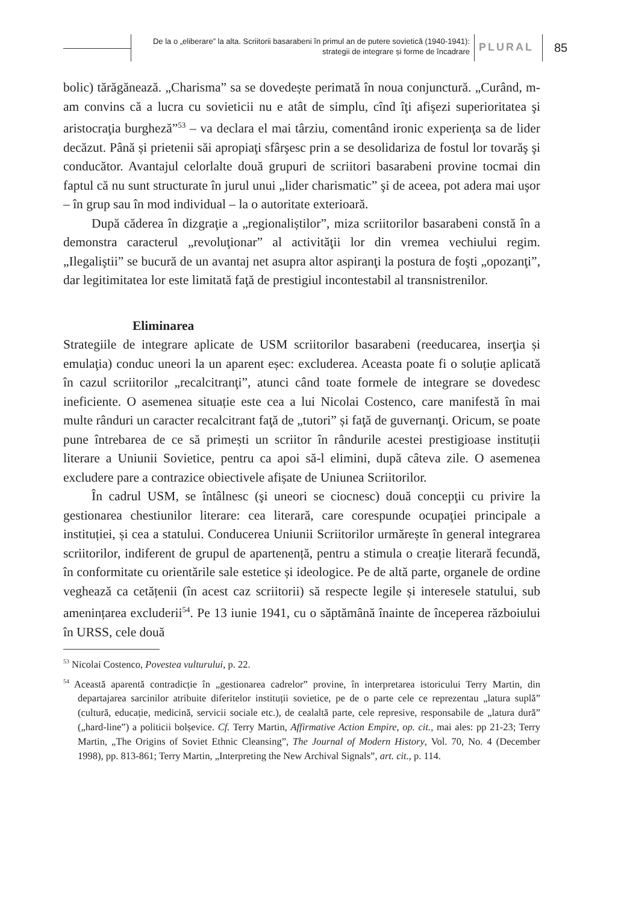De la o „eliberare” la alta. Scriitorii basarabeni în primul an de putere sovietică (1940-1941):
strategii de integrare și forme de încadrare
PLURAL 85
bolic) tărăgănează. „Charisma” sa se dovedește perimată în noua conjunctură. „Curând, m-am convins că a lucra cu sovieticii nu e atât de simplu, cînd îţi afişezi superioritatea şi aristocraţia burgheză”<sup>53</sup> – va declara el mai târziu, comentând ironic experienţa sa de lider decăzut. Până și prietenii săi apropiaţi sfârşesc prin a se desolidariza de fostul lor tovarăş şi conducător. Avantajul celorlalte două grupuri de scriitori basarabeni provine tocmai din faptul că nu sunt structurate în jurul unui „lider charismatic” şi de aceea, pot adera mai uşor – în grup sau în mod individual – la o autoritate exterioară.
După căderea în dizgraţie a „regionaliștilor”, miza scriitorilor basarabeni constă în a demonstra caracterul „revoluţionar” al activităţii lor din vremea vechiului regim. „Ilegaliştii” se bucură de un avantaj net asupra altor aspiranţi la postura de foşti „opozanţi”, dar legitimitatea lor este limitată faţă de prestigiul incontestabil al transnistrenilor.
Eliminarea
Strategiile de integrare aplicate de USM scriitorilor basarabeni (reeducarea, inserţia și emulaţia) conduc uneori la un aparent eșec: excluderea. Aceasta poate fi o soluție aplicată în cazul scriitorilor „recalcitranţi”, atunci când toate formele de integrare se dovedesc ineficiente. O asemenea situație este cea a lui Nicolai Costenco, care manifestă în mai multe rânduri un caracter recalcitrant faţă de „tutori” și faţă de guvernanţi. Oricum, se poate pune întrebarea de ce să primești un scriitor în rândurile acestei prestigioase instituții literare a Uniunii Sovietice, pentru ca apoi să-l elimini, după câteva zile. O asemenea excludere pare a contrazice obiectivele afișate de Uniunea Scriitorilor.
În cadrul USM, se întâlnesc (şi uneori se ciocnesc) două concepţii cu privire la gestionarea chestiunilor literare: cea literară, care corespunde ocupaţiei principale a instituției, și cea a statului. Conducerea Uniunii Scriitorilor urmărește în general integrarea scriitorilor, indiferent de grupul de apartenență, pentru a stimula o creație literară fecundă, în conformitate cu orientările sale estetice și ideologice. Pe de altă parte, organele de ordine veghează ca cetățenii (în acest caz scriitorii) să respecte legile și interesele statului, sub amenințarea excluderii<sup>54</sup>. Pe 13 iunie 1941, cu o săptămână înainte de începerea războiului în URSS, cele două
<sup>53</sup> Nicolai Costenco, Povestea vulturului, p. 22.
<sup>54</sup> Această aparentă contradicție în „gestionarea cadrelor” provine, în interpretarea istoricului Terry Martin, din departajarea sarcinilor atribuite diferitelor instituții sovietice, pe de o parte cele ce reprezentau „latura suplă” (cultură, educație, medicină, servicii sociale etc.), de cealaltă parte, cele represive, responsabile de „latura dură” („hard-line”) a politicii bolșevice. Cf. Terry Martin, Affirmative Action Empire, op. cit., mai ales: pp 21-23; Terry Martin, „The Origins of Soviet Ethnic Cleansing”, The Journal of Modern History, Vol. 70, No. 4 (December 1998), pp. 813-861; Terry Martin, „Interpreting the New Archival Signals”, art. cit., p. 114.